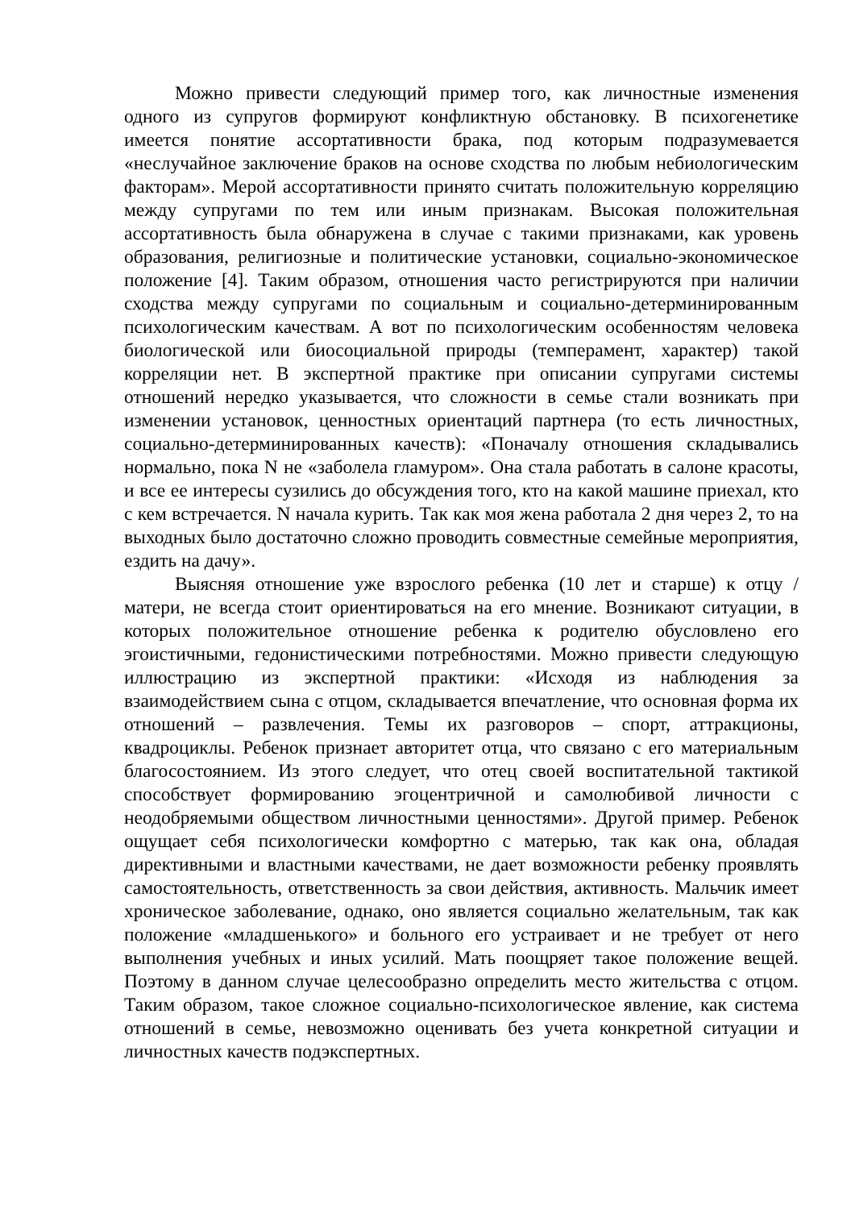Можно привести следующий пример того, как личностные изменения одного из супругов формируют конфликтную обстановку. В психогенетике имеется понятие ассортативности брака, под которым подразумевается «неслучайное заключение браков на основе сходства по любым небиологическим факторам». Мерой ассортативности принято считать положительную корреляцию между супругами по тем или иным признакам. Высокая положительная ассортативность была обнаружена в случае с такими признаками, как уровень образования, религиозные и политические установки, социально-экономическое положение [4]. Таким образом, отношения часто регистрируются при наличии сходства между супругами по социальным и социально-детерминированным психологическим качествам. А вот по психологическим особенностям человека биологической или биосоциальной природы (темперамент, характер) такой корреляции нет. В экспертной практике при описании супругами системы отношений нередко указывается, что сложности в семье стали возникать при изменении установок, ценностных ориентаций партнера (то есть личностных, социально-детерминированных качеств): «Поначалу отношения складывались нормально, пока N не «заболела гламуром». Она стала работать в салоне красоты, и все ее интересы сузились до обсуждения того, кто на какой машине приехал, кто с кем встречается. N начала курить. Так как моя жена работала 2 дня через 2, то на выходных было достаточно сложно проводить совместные семейные мероприятия, ездить на дачу».
Выясняя отношение уже взрослого ребенка (10 лет и старше) к отцу / матери, не всегда стоит ориентироваться на его мнение. Возникают ситуации, в которых положительное отношение ребенка к родителю обусловлено его эгоистичными, гедонистическими потребностями. Можно привести следующую иллюстрацию из экспертной практики: «Исходя из наблюдения за взаимодействием сына с отцом, складывается впечатление, что основная форма их отношений – развлечения. Темы их разговоров – спорт, аттракционы, квадроциклы. Ребенок признает авторитет отца, что связано с его материальным благосостоянием. Из этого следует, что отец своей воспитательной тактикой способствует формированию эгоцентричной и самолюбивой личности с неодобряемыми обществом личностными ценностями». Другой пример. Ребенок ощущает себя психологически комфортно с матерью, так как она, обладая директивными и властными качествами, не дает возможности ребенку проявлять самостоятельность, ответственность за свои действия, активность. Мальчик имеет хроническое заболевание, однако, оно является социально желательным, так как положение «младшенького» и больного его устраивает и не требует от него выполнения учебных и иных усилий. Мать поощряет такое положение вещей. Поэтому в данном случае целесообразно определить место жительства с отцом. Таким образом, такое сложное социально-психологическое явление, как система отношений в семье, невозможно оценивать без учета конкретной ситуации и личностных качеств подэкспертных.